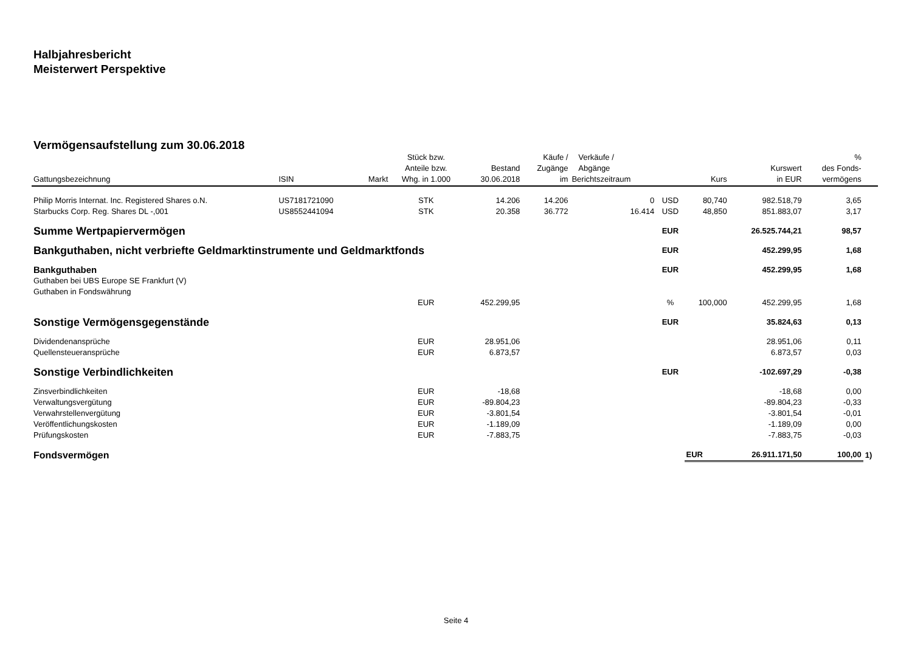Halbjahresbericht
Meisterwert Perspektive
Vermögensaufstellung zum 30.06.2018
| Gattungsbezeichnung | ISIN | Markt | Stück bzw. Anteile bzw. Whg. in 1.000 | Bestand 30.06.2018 | Käufe / Zugänge im | Verkäufe / Abgänge Berichtszeitraum | | Kurs | Kurswert in EUR | % des Fonds- vermögens | |
| --- | --- | --- | --- | --- | --- | --- | --- | --- | --- | --- | --- |
| Philip Morris Internat. Inc. Registered Shares o.N. | US7181721090 | | STK | 14.206 | 14.206 | 0 | USD | 80,740 | 982.518,79 | 3,65 | |
| Starbucks Corp. Reg. Shares DL -,001 | US8552441094 | | STK | 20.358 | 36.772 | 16.414 | USD | 48,850 | 851.883,07 | 3,17 | |
| Summe Wertpapiervermögen | | | | | | | EUR | | 26.525.744,21 | 98,57 | |
| Bankguthaben, nicht verbriefte Geldmarktinstrumente und Geldmarktfonds | | | | | | | EUR | | 452.299,95 | 1,68 | |
| Bankguthaben | | | | | | | EUR | | 452.299,95 | 1,68 | |
| Guthaben bei UBS Europe SE Frankfurt (V) | | | | | | | | | | | |
| Guthaben in Fondswährung | | | | | | | | | | | |
| | | | EUR | 452.299,95 | | | % | 100,000 | 452.299,95 | 1,68 | |
| Sonstige Vermögensgegenstände | | | | | | | EUR | | 35.824,63 | 0,13 | |
| Dividendenansprüche | | | EUR | 28.951,06 | | | | | 28.951,06 | 0,11 | |
| Quellensteueransprüche | | | EUR | 6.873,57 | | | | | 6.873,57 | 0,03 | |
| Sonstige Verbindlichkeiten | | | | | | | EUR | | -102.697,29 | -0,38 | |
| Zinsverbindlichkeiten | | | EUR | -18,68 | | | | | -18,68 | 0,00 | |
| Verwaltungsvergütung | | | EUR | -89.804,23 | | | | | -89.804,23 | -0,33 | |
| Verwahrstellenvergütung | | | EUR | -3.801,54 | | | | | -3.801,54 | -0,01 | |
| Veröffentlichungskosten | | | EUR | -1.189,09 | | | | | -1.189,09 | 0,00 | |
| Prüfungskosten | | | EUR | -7.883,75 | | | | | -7.883,75 | -0,03 | |
| Fondsvermögen | | | | | | | | EUR | 26.911.171,50 | 100,00 | 1) |
Seite 4